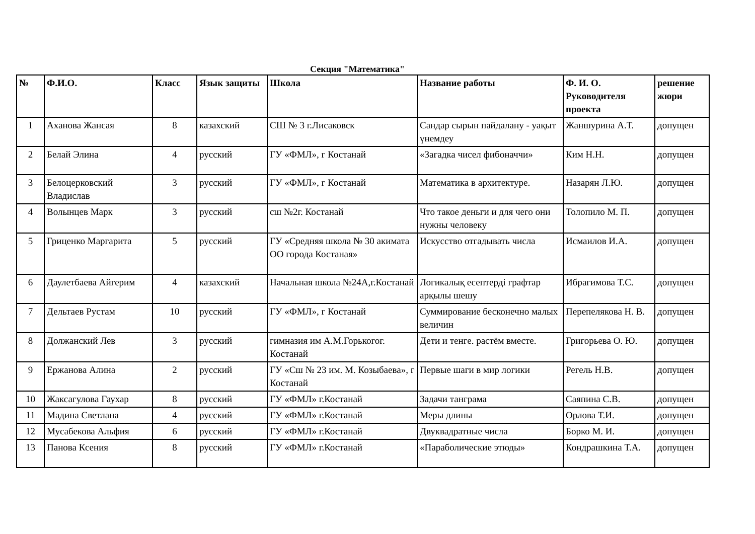Секция "Математика"
| № | Ф.И.О. | Класс | Язык защиты | Школа | Название работы | Ф. И. О. Руководителя проекта | решение жюри |
| --- | --- | --- | --- | --- | --- | --- | --- |
| 1 | Аханова Жансая | 8 | казахский | СШ № 3 г.Лисаковск | Сандар сырын пайдалану - уақыт үнемдеу | Жаншурина А.Т. | допущен |
| 2 | Белай Элина | 4 | русский | ГУ «ФМЛ», г Костанай | «Загадка чисел фибоначчи» | Ким Н.Н. | допущен |
| 3 | Белоцерковский Владислав | 3 | русский | ГУ «ФМЛ», г Костанай | Математика в архитектуре. | Назарян Л.Ю. | допущен |
| 4 | Волынцев Марк | 3 | русский | сш №2г. Костанай | Что такое деньги и для чего они нужны человеку | Толопило М. П. | допущен |
| 5 | Гриценко Маргарита | 5 | русский | ГУ «Средняя школа № 30 акимата ОО города Костаная» | Искусство отгадывать числа | Исмаилов И.А. | допущен |
| 6 | Даулетбаева Айгерим | 4 | казахский | Начальная школа №24А,г.Костанай | Логикалық есептерді графтар арқылы шешу | Ибрагимова Т.С. | допущен |
| 7 | Дельтаев Рустам | 10 | русский | ГУ «ФМЛ», г Костанай | Суммирование бесконечно малых величин | Перепелякова Н. В. | допущен |
| 8 | Должанский Лев | 3 | русский | гимназия им А.М.Горькогог. Костанай | Дети и тенге. растём вместе. | Григорьева О. Ю. | допущен |
| 9 | Ержанова Алина | 2 | русский | ГУ «Сш № 23 им. М. Козыбаева», г Костанай | Первые шаги в мир логики | Регель Н.В. | допущен |
| 10 | Жаксагулова Гаухар | 8 | русский | ГУ «ФМЛ» г.Костанай | Задачи танграма | Саяпина С.В. | допущен |
| 11 | Мадина Светлана | 4 | русский | ГУ «ФМЛ» г.Костанай | Меры длины | Орлова Т.И. | допущен |
| 12 | Мусабекова Альфия | 6 | русский | ГУ «ФМЛ» г.Костанай | Двуквадратные числа | Борко М. И. | допущен |
| 13 | Панова Ксения | 8 | русский | ГУ «ФМЛ» г.Костанай | «Параболические этюды» | Кондрашкина Т.А. | допущен |